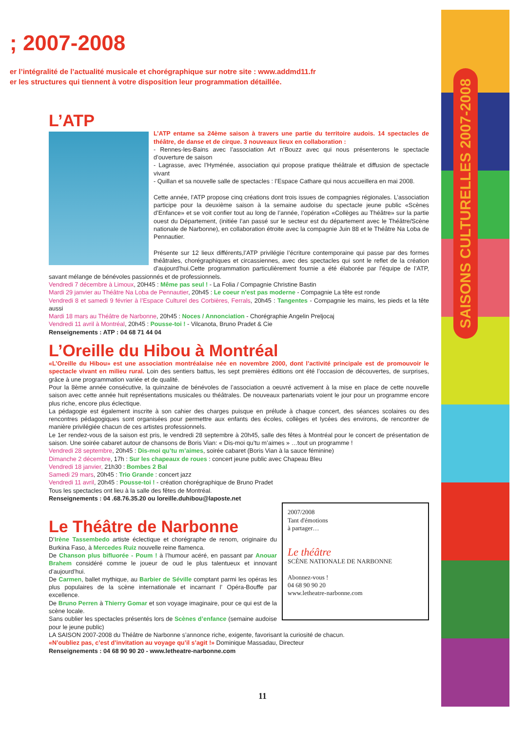; 2007-2008
er l’intégralité de l’actualité musicale et chorégraphique sur notre site : www.addmd11.fr
er les structures qui tiennent à votre disposition leur programmation détaillée.
L’ATP
L’ATP entame sa 24ème saison à travers une partie du territoire audois. 14 spectacles de théâtre, de danse et de cirque. 3 nouveaux lieux en collaboration :
- Rennes-les-Bains avec l’association Art n’Bouzz avec qui nous présenterons le spectacle d’ouverture de saison
- Lagrasse, avec l’Hyménée, association qui propose pratique théâtrale et diffusion de spectacle vivant
- Quillan et sa nouvelle salle de spectacles : l’Espace Cathare qui nous accueillera en mai 2008.
Cette année, l’ATP propose cinq créations dont trois issues de compagnies régionales. L’association participe pour la deuxième saison à la semaine audoise du spectacle jeune public «Scènes d’Enfance» et se voit confier tout au long de l’année, l’opération «Collèges au Théâtre» sur la partie ouest du Département, (initiée l’an passé sur le secteur est du département avec le Théâtre/Scène nationale de Narbonne), en collaboration étroite avec la compagnie Juin 88 et le Théâtre Na Loba de Pennautier.
Présente sur 12 lieux différents,l’ATP privilégie l’écriture contemporaine qui passe par des formes théâtrales, chorégraphiques et circassiennes, avec des spectacles qui sont le reflet de la création d’aujourd’hui.Cette programmation particulièrement fournie a été élaborée par l’équipe de l’ATP, savant mélange de bénévoles passionnés et de professionnels.
Vendredi 7 décembre à Limoux, 20H45 : Même pas seul ! - La Folia / Compagnie Christine Bastin
Mardi 29 janvier au Théâtre Na Loba de Pennautier, 20h45 : Le coeur n’est pas moderne - Compagnie La tête est ronde
Vendredi 8 et samedi 9 février à l’Espace Culturel des Corbières, Ferrals, 20h45 : Tangentes - Compagnie les mains, les pieds et la tête aussi
Mardi 18 mars au Théâtre de Narbonne, 20h45 : Noces / Annonciation - Chorégraphie Angelin Preljocaj
Vendredi 11 avril à Montréal, 20h45 : Pousse-toi ! - Vilcanota, Bruno Pradet & Cie
Renseignements : ATP : 04 68 71 44 04
L’Oreille du Hibou à Montréal
«L’Oreille du Hibou» est une association montréalaise née en novembre 2000, dont l’activité principale est de promouvoir le spectacle vivant en milieu rural. Loin des sentiers battus, les sept premières éditions ont été l’occasion de découvertes, de surprises, grâce à une programmation variée et de qualité.
Pour la 8ème année consécutive, la quinzaine de bénévoles de l’association a oeuvré activement à la mise en place de cette nouvelle saison avec cette année huit représentations musicales ou théâtrales. De nouveaux partenariats voient le jour pour un programme encore plus riche, encore plus éclectique.
La pédagogie est également inscrite à son cahier des charges puisque en prélude à chaque concert, des séances scolaires ou des rencontres pédagogiques sont organisées pour permettre aux enfants des écoles, collèges et lycées des environs, de rencontrer de manière privilégiée chacun de ces artistes professionnels.
Le 1er rendez-vous de la saison est pris, le vendredi 28 septembre à 20h45, salle des fêtes à Montréal pour le concert de présentation de saison. Une soirée cabaret autour de chansons de Boris Vian: « Dis-moi qu’tu m’aimes » …tout un programme !
Vendredi 28 septembre, 20h45 : Dis-moi qu’tu m’aimes, soirée cabaret (Boris Vian à la sauce féminine)
Dimanche 2 décembre, 17h : Sur les chapeaux de roues : concert jeune public avec Chapeau Bleu
Vendredi 18 janvier, 21h30 : Bombes 2 Bal
Samedi 29 mars, 20h45 : Trio Grande : concert jazz
Vendredi 11 avril, 20h45 : Pousse-toi ! - création chorégraphique de Bruno Pradet
Tous les spectacles ont lieu à la salle des fêtes de Montréal.
Renseignements : 04 .68.76.35.20 ou loreille.duhibou@laposte.net
2007/2008
Tant d'émotions
à partager…
Le théâtre
SCÈNE NATIONALE DE NARBONNE
Abonnez-vous !
04 68 90 90 20
www.letheatre-narbonne.com
Le Théâtre de Narbonne
D’Irène Tassembedo artiste éclectique et chorégraphe de renom, originaire du Burkina Faso, à Mercedes Ruiz nouvelle reine flamenca.
De Chanson plus bifluorée - Poum ! à l’humour acéré, en passant par Anouar Brahem considéré comme le joueur de oud le plus talentueux et innovant d’aujourd’hui.
De Carmen, ballet mythique, au Barbier de Séville comptant parmi les opéras les plus populaires de la scène internationale et incarnant l’ Opéra-Bouffe par excellence.
De Bruno Perren à Thierry Gomar et son voyage imaginaire, pour ce qui est de la scène locale.
Sans oublier les spectacles présentés lors de Scènes d’enfance (semaine audoise pour le jeune public)
LA SAISON 2007-2008 du Théâtre de Narbonne s’annonce riche, exigente, favorisant la curiosité de chacun.
«N’oubliez pas, c’est d’invitation au voyage qu’il s’agit !» Dominique Massadau, Directeur
Renseignements : 04 68 90 90 20 - www.letheatre-narbonne.com
SAISONS CULTURELLES 2007-2008
11